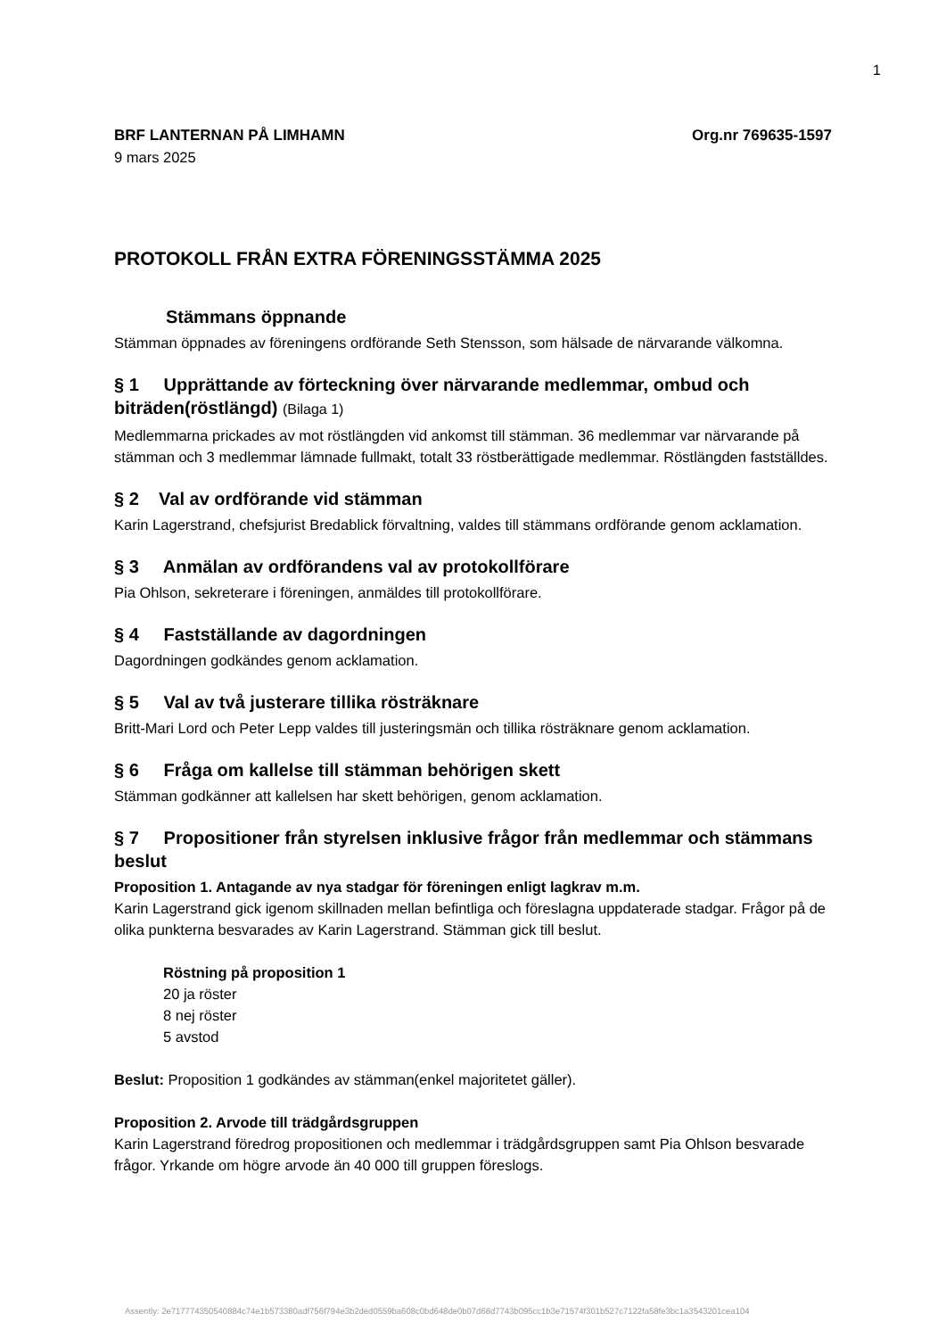1
BRF LANTERNAN PÅ LIMHAMN Org.nr 769635-1597
9 mars 2025
PROTOKOLL FRÅN EXTRA FÖRENINGSSTÄMMA 2025
Stämmans öppnande
Stämman öppnades av föreningens ordförande Seth Stensson, som hälsade de närvarande välkomna.
§ 1 Upprättande av förteckning över närvarande medlemmar, ombud och biträden(röstlängd) (Bilaga 1)
Medlemmarna prickades av mot röstlängden vid ankomst till stämman. 36 medlemmar var närvarande på stämman och 3 medlemmar lämnade fullmakt, totalt 33 röstberättigade medlemmar. Röstlängden fastställdes.
§ 2 Val av ordförande vid stämman
Karin Lagerstrand, chefsjurist Bredablick förvaltning, valdes till stämmans ordförande genom acklamation.
§ 3 Anmälan av ordförandens val av protokollförare
Pia Ohlson, sekreterare i föreningen, anmäldes till protokollförare.
§ 4 Fastställande av dagordningen
Dagordningen godkändes genom acklamation.
§ 5 Val av två justerare tillika rösträknare
Britt-Mari Lord och Peter Lepp valdes till justeringsmän och tillika rösträknare genom acklamation.
§ 6 Fråga om kallelse till stämman behörigen skett
Stämman godkänner att kallelsen har skett behörigen, genom acklamation.
§ 7 Propositioner från styrelsen inklusive frågor från medlemmar och stämmans beslut
Proposition 1. Antagande av nya stadgar för föreningen enligt lagkrav m.m.
Karin Lagerstrand gick igenom skillnaden mellan befintliga och föreslagna uppdaterade stadgar. Frågor på de olika punkterna besvarades av Karin Lagerstrand. Stämman gick till beslut.
Röstning på proposition 1
20 ja röster
8 nej röster
5 avstod
Beslut: Proposition 1 godkändes av stämman(enkel majoritetet gäller).
Proposition 2. Arvode till trädgårdsgruppen
Karin Lagerstrand föredrog propositionen och medlemmar i trädgårdsgruppen samt Pia Ohlson besvarade frågor. Yrkande om högre arvode än 40 000 till gruppen föreslogs.
Assently: 2e717774350540884c74e1b573380adf756f794e3b2ded0559ba608c0bd648de0b07d68d7743b095cc1b3e71574f301b527c7122fa58fe3bc1a3543201cea104